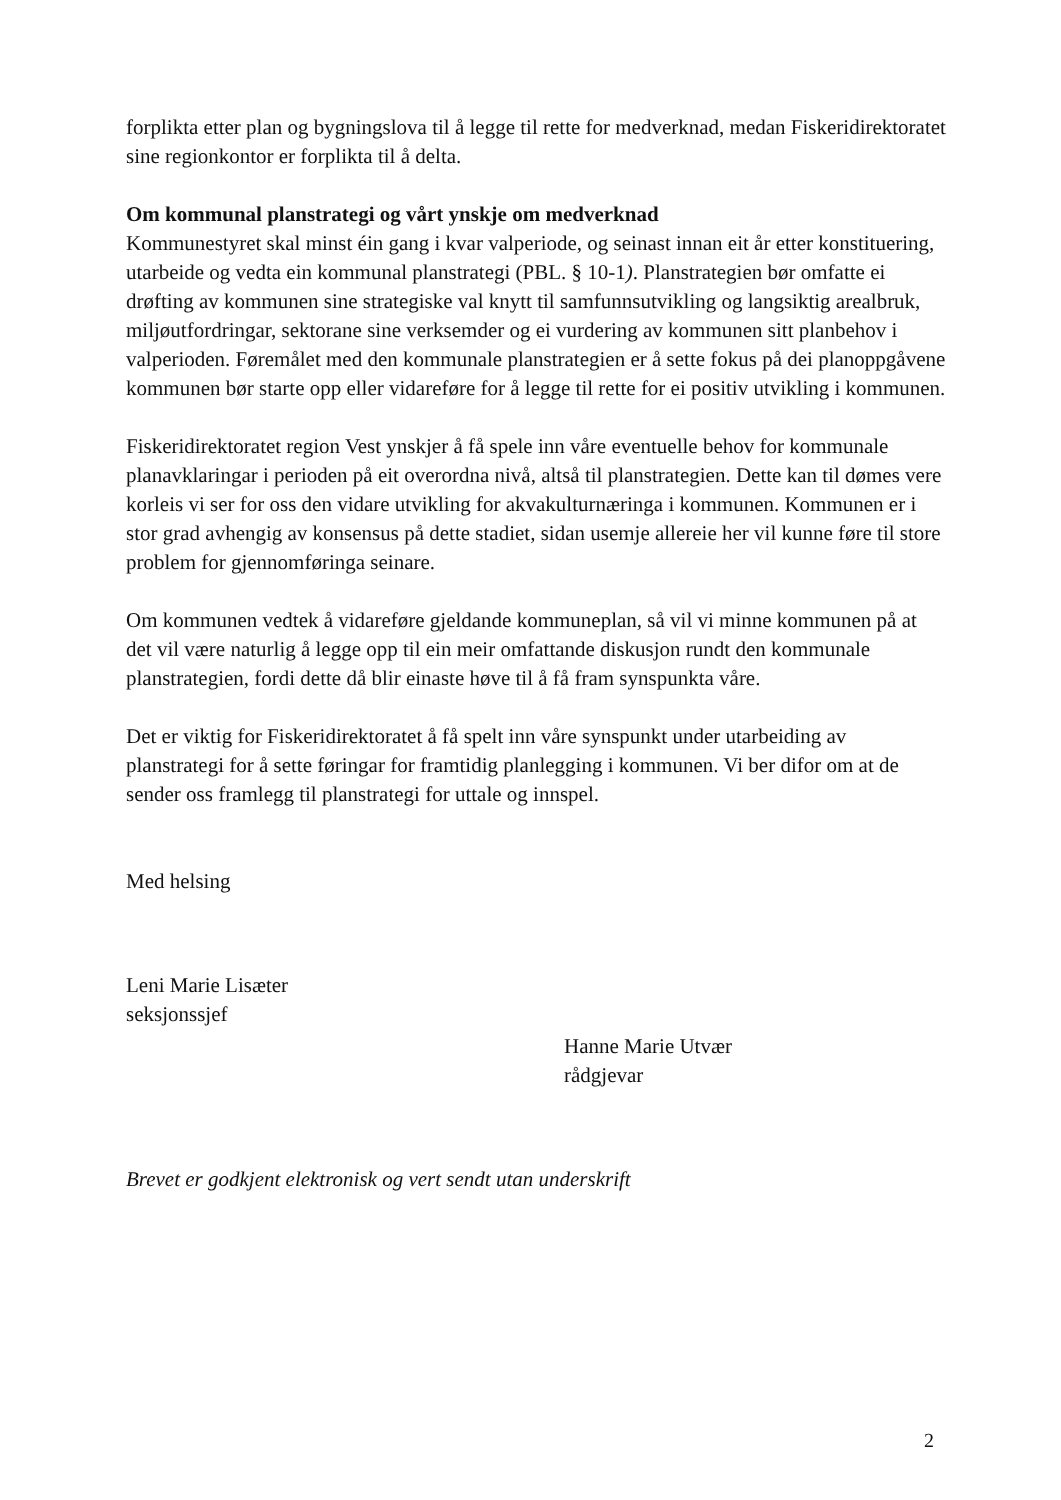forplikta etter plan og bygningslova til å legge til rette for medverknad, medan Fiskeridirektoratet sine regionkontor er forplikta til å delta.
Om kommunal planstrategi og vårt ynskje om medverknad
Kommunestyret skal minst éin gang i kvar valperiode, og seinast innan eit år etter konstituering, utarbeide og vedta ein kommunal planstrategi (PBL. § 10-1). Planstrategien bør omfatte ei drøfting av kommunen sine strategiske val knytt til samfunnsutvikling og langsiktig arealbruk, miljøutfordringar, sektorane sine verksemder og ei vurdering av kommunen sitt planbehov i valperioden. Føremålet med den kommunale planstrategien er å sette fokus på dei planoppgåvene kommunen bør starte opp eller vidareføre for å legge til rette for ei positiv utvikling i kommunen.
Fiskeridirektoratet region Vest ynskjer å få spele inn våre eventuelle behov for kommunale planavklaringar i perioden på eit overordna nivå, altså til planstrategien. Dette kan til dømes vere korleis vi ser for oss den vidare utvikling for akvakulturnæringa i kommunen. Kommunen er i stor grad avhengig av konsensus på dette stadiet, sidan usemje allereie her vil kunne føre til store problem for gjennomføringa seinare.
Om kommunen vedtek å vidareføre gjeldande kommuneplan, så vil vi minne kommunen på at det vil være naturlig å legge opp til ein meir omfattande diskusjon rundt den kommunale planstrategien, fordi dette då blir einaste høve til å få fram synspunkta våre.
Det er viktig for Fiskeridirektoratet å få spelt inn våre synspunkt under utarbeiding av planstrategi for å sette føringar for framtidig planlegging i kommunen. Vi ber difor om at de sender oss framlegg til planstrategi for uttale og innspel.
Med helsing
Leni Marie Lisæter
seksjonssjef
Hanne Marie Utvær
rådgjevar
Brevet er godkjent elektronisk og vert sendt utan underskrift
2